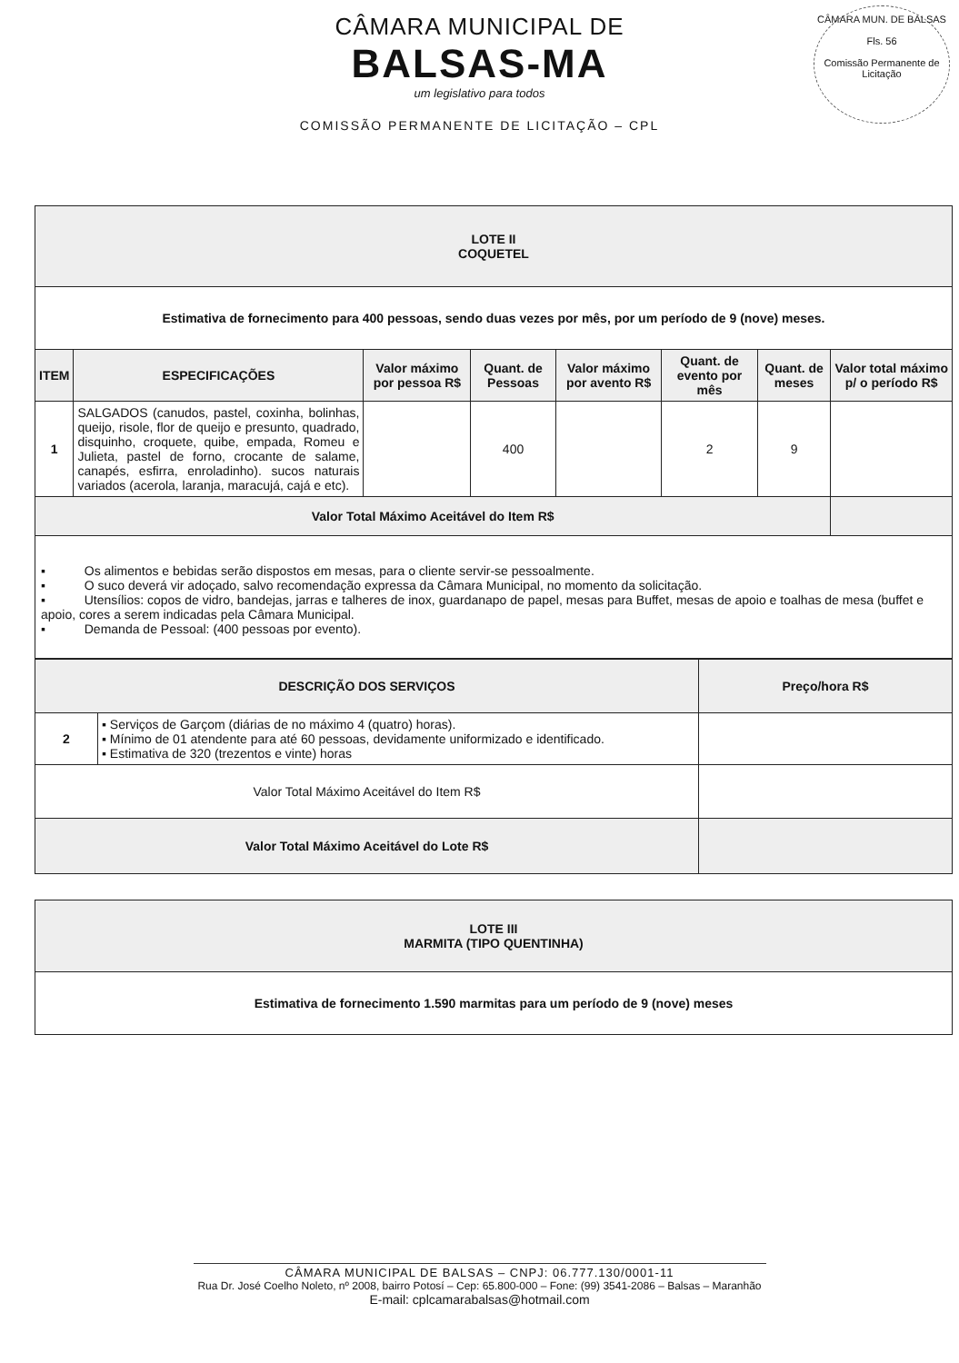CÂMARA MUNICIPAL DE
BALSAS-MA
um legislativo para todos
COMISSÃO PERMANENTE DE LICITAÇÃO – CPL
CÂMARA MUN. DE BALSAS
Fls. 56
Comissão Permanente de Licitação
| LOTE II COQUETEL | | | | | | | |
| --- | --- | --- | --- | --- | --- | --- | --- |
| Estimativa de fornecimento para 400 pessoas, sendo duas vezes por mês, por um período de 9 (nove) meses. | | | | | | | |
| ITEM | ESPECIFICAÇÕES | Valor máximo por pessoa R$ | Quant. de Pessoas | Valor máximo por avento R$ | Quant. de evento por mês | Quant. de meses | Valor total máximo p/ o período R$ |
| 1 | SALGADOS (canudos, pastel, coxinha, bolinhas, queijo, risole, flor de queijo e presunto, quadrado, disquinho, croquete, quibe, empada, Romeu e Julieta, pastel de forno, crocante de salame, canapés, esfirra, enroladinho). sucos naturais variados (acerola, laranja, maracujá, cajá e etc). | | 400 | | 2 | 9 | |
| Valor Total Máximo Aceitável do Item R$ | | | | | | | |
| ▪ Os alimentos e bebidas serão dispostos em mesas, para o cliente servir-se pessoalmente. ▪ O suco deverá vir adoçado, salvo recomendação expressa da Câmara Municipal, no momento da solicitação. ▪ Utensílios: copos de vidro, bandejas, jarras e talheres de inox, guardanapo de papel, mesas para Buffet, mesas de apoio e toalhas de mesa (buffet e apoio, cores a serem indicadas pela Câmara Municipal. ▪ Demanda de Pessoal: (400 pessoas por evento). | | | | | | | |
| DESCRIÇÃO DOS SERVIÇOS | | Preço/hora R$ |
| --- | --- | --- |
| 2 | ▪ Serviços de Garçom (diárias de no máximo 4 (quatro) horas). ▪ Mínimo de 01 atendente para até 60 pessoas, devidamente uniformizado e identificado. ▪ Estimativa de 320 (trezentos e vinte) horas | |
| Valor Total Máximo Aceitável do Item R$ | | |
| Valor Total Máximo Aceitável do Lote R$ | | |
| LOTE III MARMITA (TIPO QUENTINHA) |
| --- |
| Estimativa de fornecimento 1.590 marmitas para um período de 9 (nove) meses |
CÂMARA MUNICIPAL DE BALSAS – CNPJ: 06.777.130/0001-11
Rua Dr. José Coelho Noleto, nº 2008, bairro Potosí – Cep: 65.800-000 – Fone: (99) 3541-2086 – Balsas – Maranhão
E-mail: cplcamarabalsas@hotmail.com